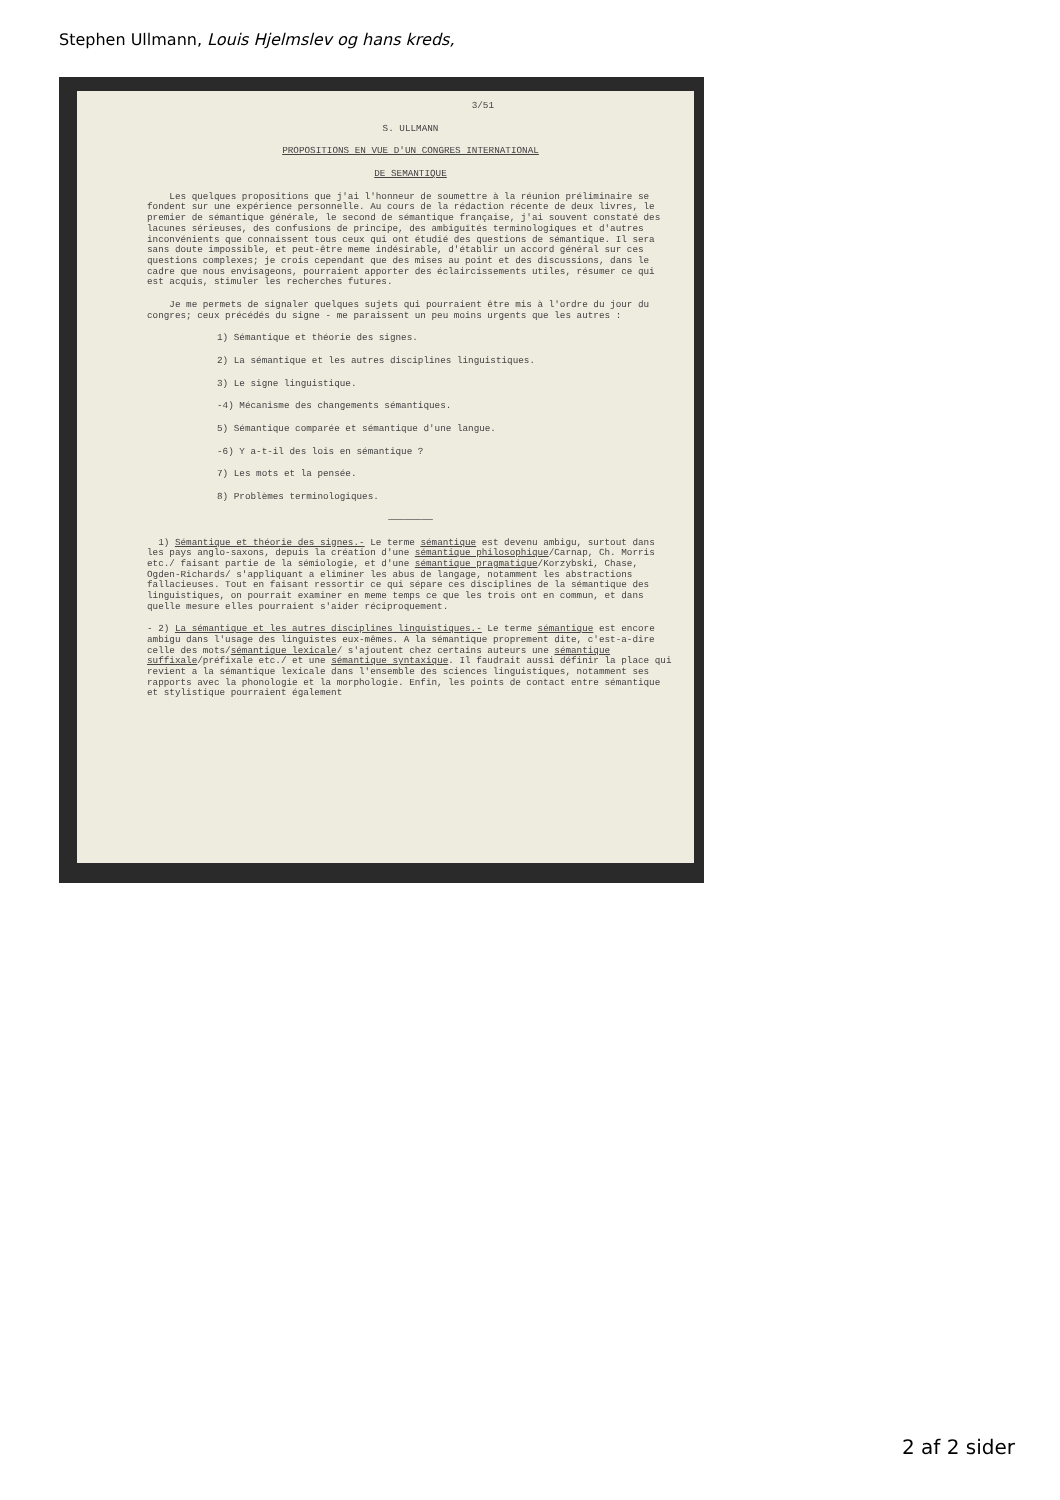Stephen Ullmann, Louis Hjelmslev og hans kreds,
3/51
S. ULLMANN
PROPOSITIONS EN VUE D'UN CONGRES INTERNATIONAL
DE SEMANTIQUE
Les quelques propositions que j'ai l'honneur de soumettre à la réunion préliminaire se fondent sur une expérience personnelle. Au cours de la rédaction récente de deux livres, le premier de sémantique générale, le second de sémantique française, j'ai souvent constaté des lacunes sérieuses, des confusions de principe, des ambiguïtés terminologiques et d'autres inconvénients que connaissent tous ceux qui ont étudié des questions de sémantique. Il sera sans doute impossible, et peut-être meme indésirable, d'établir un accord général sur ces questions complexes; je crois cependant que des mises au point et des discussions, dans le cadre que nous envisageons, pourraient apporter des éclaircissements utiles, résumer ce qui est acquis, stimuler les recherches futures.
Je me permets de signaler quelques sujets qui pourraient être mis à l'ordre du jour du congres; ceux précédés du signe - me paraissent un peu moins urgents que les autres :
1) Sémantique et théorie des signes.
2) La sémantique et les autres disciplines linguistiques.
3) Le signe linguistique.
-4) Mécanisme des changements sémantiques.
5) Sémantique comparée et sémantique d'une langue.
-6) Y a-t-il des lois en sémantique ?
7) Les mots et la pensée.
8) Problèmes terminologiques.
————————
1) Sémantique et théorie des signes.- Le terme sémantique est devenu ambigu, surtout dans les pays anglo-saxons, depuis la création d'une sémantique philosophique/Carnap, Ch. Morris etc./ faisant partie de la sémiologie, et d'une sémantique pragmatique/Korzybski, Chase, Ogden-Richards/ s'appliquant a eliminer les abus de langage, notamment les abstractions fallacieuses. Tout en faisant ressortir ce qui sépare ces disciplines de la sémantique des linguistiques, on pourrait examiner en meme temps ce que les trois ont en commun, et dans quelle mesure elles pourraient s'aider réciproquement.
- 2) La sémantique et les autres disciplines linguistiques.- Le terme sémantique est encore ambigu dans l'usage des linguistes eux-mêmes. A la sémantique proprement dite, c'est-a-dire celle des mots/sémantique lexicale/ s'ajoutent chez certains auteurs une sémantique suffixale/préfixale etc./ et une sémantique syntaxique. Il faudrait aussi définir la place qui revient a la sémantique lexicale dans l'ensemble des sciences linguistiques, notamment ses rapports avec la phonologie et la morphologie. Enfin, les points de contact entre sémantique et stylistique pourraient également
2 af 2 sider